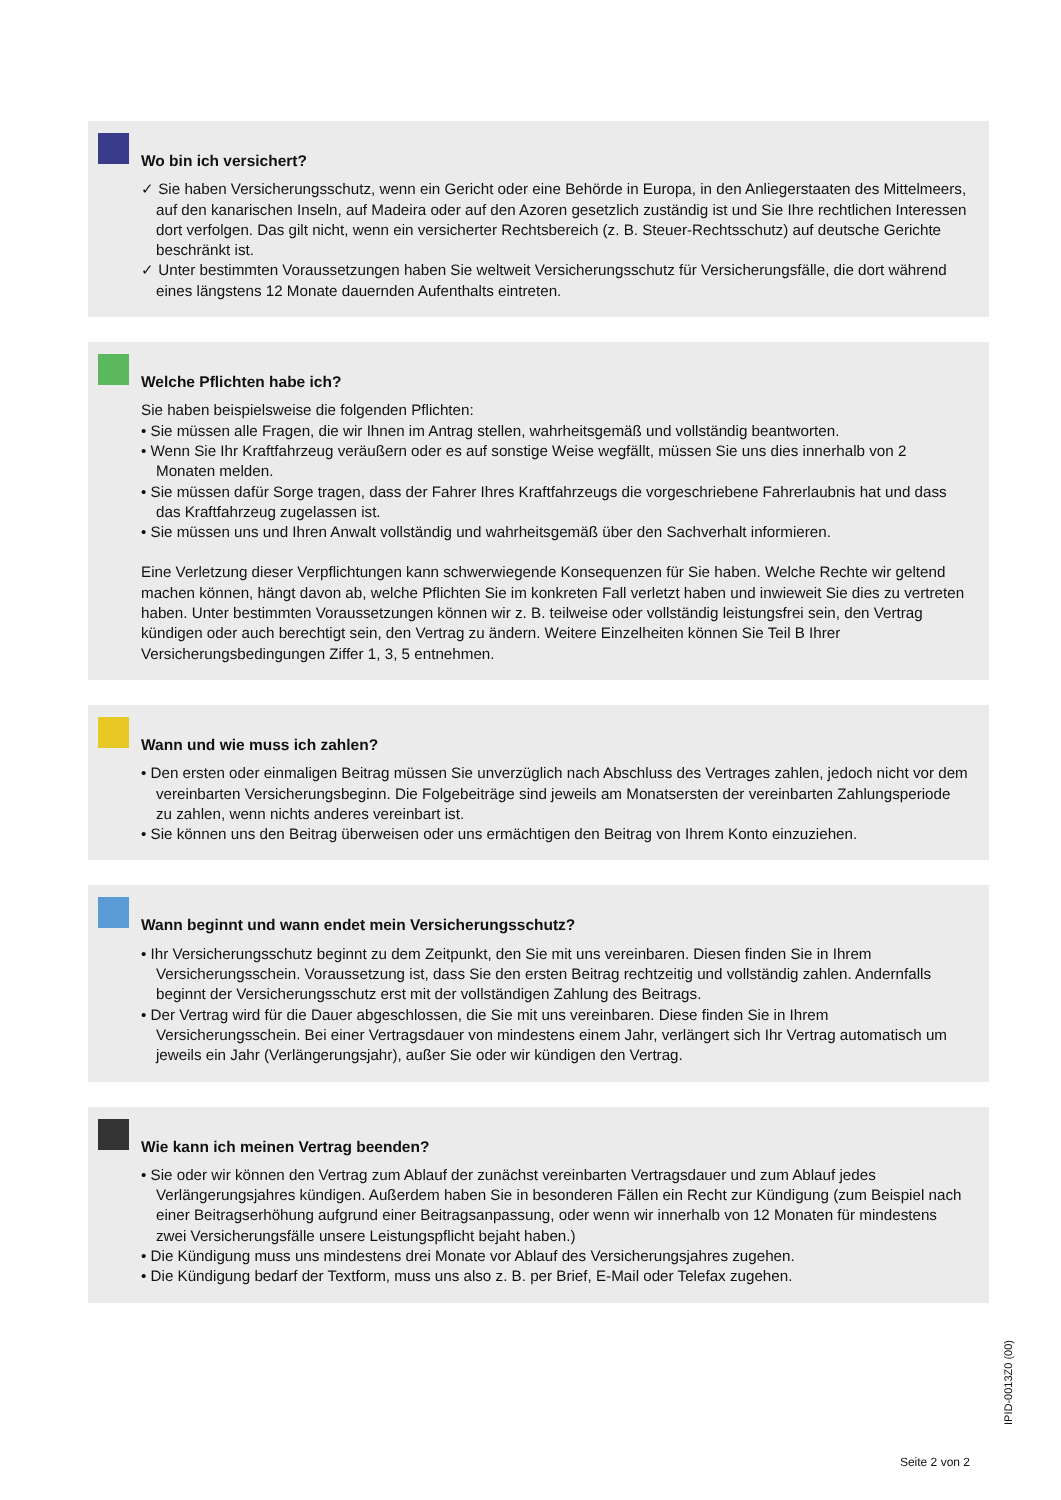Wo bin ich versichert?
✓ Sie haben Versicherungsschutz, wenn ein Gericht oder eine Behörde in Europa, in den Anliegerstaaten des Mittelmeers, auf den kanarischen Inseln, auf Madeira oder auf den Azoren gesetzlich zuständig ist und Sie Ihre rechtlichen Interessen dort verfolgen. Das gilt nicht, wenn ein versicherter Rechtsbereich (z. B. Steuer-Rechts­schutz) auf deutsche Gerichte beschränkt ist.
✓ Unter bestimmten Voraussetzungen haben Sie weltweit Versicherungsschutz für Versicherungsfälle, die dort während eines längstens 12 Monate dauernden Aufenthalts eintreten.
Welche Pflichten habe ich?
Sie haben beispielsweise die folgenden Pflichten:
• Sie müssen alle Fragen, die wir Ihnen im Antrag stellen, wahrheitsgemäß und vollständig beantworten.
• Wenn Sie Ihr Kraftfahrzeug veräußern oder es auf sonstige Weise wegfällt, müssen Sie uns dies innerhalb von 2 Monaten melden.
• Sie müssen dafür Sorge tragen, dass der Fahrer Ihres Kraftfahrzeugs die vorgeschriebene Fahrerlaubnis hat und dass das Kraftfahrzeug zugelassen ist.
• Sie müssen uns und Ihren Anwalt vollständig und wahrheitsgemäß über den Sachverhalt informieren.
Eine Verletzung dieser Verpflichtungen kann schwerwiegende Konsequenzen für Sie haben. Welche Rechte wir geltend machen können, hängt davon ab, welche Pflichten Sie im konkreten Fall verletzt haben und inwieweit Sie dies zu vertreten haben. Unter bestimmten Voraussetzungen können wir z. B. teilweise oder vollständig leistungsfrei sein, den Vertrag kündigen oder auch berechtigt sein, den Vertrag zu ändern. Weitere Einzelheiten können Sie Teil B Ihrer Versicherungsbedingungen Ziffer 1, 3, 5 entnehmen.
Wann und wie muss ich zahlen?
• Den ersten oder einmaligen Beitrag müssen Sie unverzüglich nach Abschluss des Vertrages zahlen, jedoch nicht vor dem vereinbarten Versicherungsbeginn. Die Folgebeiträge sind jeweils am Monatsersten der vereinbarten Zahlungsperiode zu zahlen, wenn nichts anderes vereinbart ist.
• Sie können uns den Beitrag überweisen oder uns ermächtigen den Beitrag von Ihrem Konto einzuziehen.
Wann beginnt und wann endet mein Versicherungsschutz?
• Ihr Versicherungsschutz beginnt zu dem Zeitpunkt, den Sie mit uns vereinbaren. Diesen finden Sie in Ihrem Versicherungsschein. Voraussetzung ist, dass Sie den ersten Beitrag rechtzeitig und vollständig zahlen. Andernfalls beginnt der Versicherungsschutz erst mit der vollständigen Zahlung des Beitrags.
• Der Vertrag wird für die Dauer abgeschlossen, die Sie mit uns vereinbaren. Diese finden Sie in Ihrem Versicherungsschein. Bei einer Vertragsdauer von mindestens einem Jahr, verlängert sich Ihr Vertrag auto­matisch um jeweils ein Jahr (Verlängerungsjahr), außer Sie oder wir kündigen den Vertrag.
Wie kann ich meinen Vertrag beenden?
• Sie oder wir können den Vertrag zum Ablauf der zunächst vereinbarten Vertragsdauer und zum Ablauf jedes Verlängerungsjahres kündigen. Außerdem haben Sie in besonderen Fällen ein Recht zur Kündigung (zum Beispiel nach einer Beitragserhöhung aufgrund einer Beitragsanpassung, oder wenn wir innerhalb von 12 Monaten für mindestens zwei Versicherungsfälle unsere Leistungspflicht bejaht haben.)
• Die Kündigung muss uns mindestens drei Monate vor Ablauf des Versicherungsjahres zugehen.
• Die Kündigung bedarf der Textform, muss uns also z. B. per Brief, E-Mail oder Telefax zugehen.
IPID-0013Z0 (00)
Seite 2 von 2